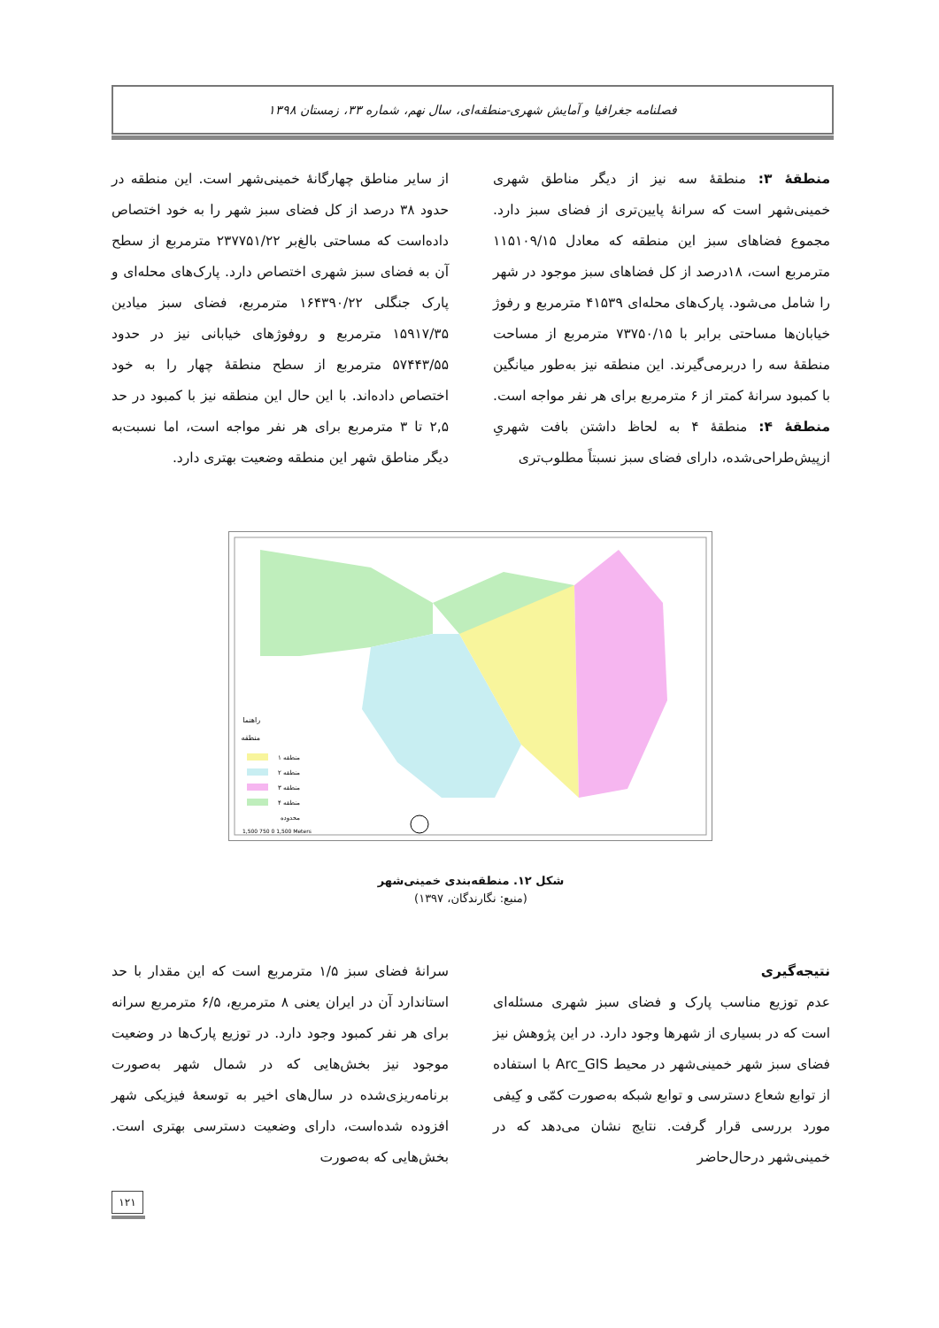فصلنامه جغرافیا و آمایش شهری-منطقه‌ای، سال نهم، شماره ۳۳، زمستان ۱۳۹۸
منطقهٔ ۳: منطقهٔ سه نیز از دیگر مناطق شهری خمینی‌شهر است که سرانهٔ پایین‌تری از فضای سبز دارد. مجموع فضاهای سبز این منطقه که معادل ۱۱۵۱۰۹/۱۵ مترمربع است، ۱۸درصد از کل فضاهای سبز موجود در شهر را شامل می‌شود. پارک‌های محله‌ای ۴۱۵۳۹ مترمربع و رفوژ خیابان‌ها مساحتی برابر با ۷۳۷۵۰/۱۵ مترمربع از مساحت منطقهٔ سه را دربرمی‌گیرند. این منطقه نیز به‌طور میانگین با کمبود سرانهٔ کمتر از ۶ مترمربع برای هر نفر مواجه است.
منطقهٔ ۴: منطقهٔ ۴ به لحاظ داشتن بافت شهریِ ازپیش‌طراحی‌شده، دارای فضای سبز نسبتاً مطلوب‌تری
از سایر مناطق چهارگانهٔ خمینی‌شهر است. این منطقه در حدود ۳۸ درصد از کل فضای سبز شهر را به خود اختصاص داده‌است که مساحتی بالغ‌بر ۲۳۷۷۵۱/۲۲ مترمربع از سطح آن به فضای سبز شهری اختصاص دارد. پارک‌های محله‌ای و پارک جنگلی ۱۶۴۳۹۰/۲۲ مترمربع، فضای سبز میادین ۱۵۹۱۷/۳۵ مترمربع و روفوژهای خیابانی نیز در حدود ۵۷۴۴۳/۵۵ مترمربع از سطح منطقهٔ چهار را به خود اختصاص داده‌اند. با این حال این منطقه نیز با کمبود در حد ۲,۵ تا ۳ مترمربع برای هر نفر مواجه است، اما نسبت‌به دیگر مناطق شهر این منطقه وضعیت بهتری دارد.
راهنما
منطقه
منطقه ۱
منطقه ۲
منطقه ۳
منطقه ۴
محدوده
1,500 750 0 1,500 Meters
شکل ۱۲. منطقه‌بندی خمینی‌شهر
(منبع: نگارندگان، ۱۳۹۷)
نتیجه‌گیری
عدم توزیع مناسب پارک و فضای سبز شهری مسئله‌ای است که در بسیاری از شهرها وجود دارد. در این پژوهش نیز فضای سبز شهر خمینی‌شهر در محیط Arc_GIS با استفاده از توابع شعاع دسترسی و توابع شبکه به‌صورت کمّی و کِیفی مورد بررسی قرار گرفت. نتایج نشان می‌دهد که در خمینی‌شهر درحال‌حاضر
سرانهٔ فضای سبز ۱/۵ مترمربع است که این مقدار با حد استاندارد آن در ایران یعنی ۸ مترمربع، ۶/۵ مترمربع سرانه برای هر نفر کمبود وجود دارد. در توزیع پارک‌ها در وضعیت موجود نیز بخش‌هایی که در شمال شهر به‌صورت برنامه‌ریزی‌شده در سال‌های اخیر به توسعهٔ فیزیکی شهر افزوده شده‌است، دارای وضعیت دسترسی بهتری است. بخش‌هایی که به‌صورت
۱۲۱